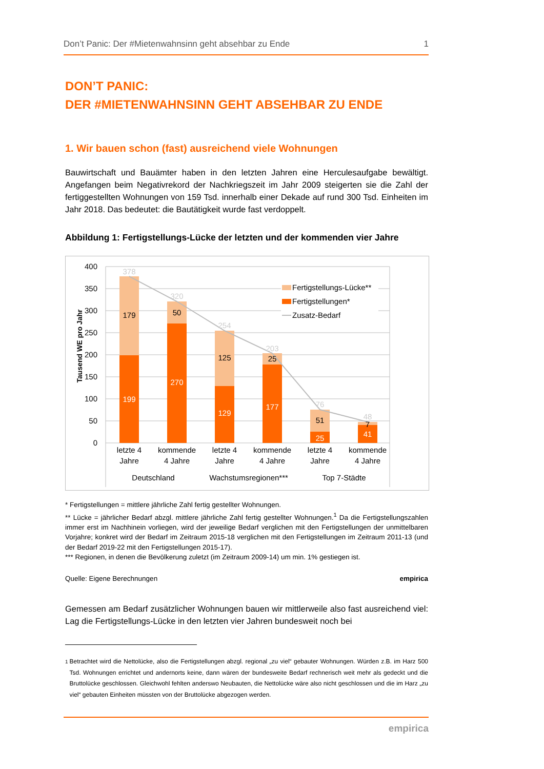Don’t Panic: Der #Mietenwahnsinn geht absehbar zu Ende 1
DON’T PANIC:
DER #MIETENWAHNSINN GEHT ABSEHBAR ZU ENDE
1. Wir bauen schon (fast) ausreichend viele Wohnungen
Bauwirtschaft und Bauämter haben in den letzten Jahren eine Herculesaufgabe bewältigt. Angefangen beim Negativrekord der Nachkriegszeit im Jahr 2009 steigerten sie die Zahl der fertiggestellten Wohnungen von 159 Tsd. innerhalb einer Dekade auf rund 300 Tsd. Einheiten im Jahr 2018. Das bedeutet: die Bautätigkeit wurde fast verdoppelt.
Abbildung 1: Fertigstellungs-Lücke der letzten und der kommenden vier Jahre
400
350
300
250
200
150
100
50
0
Tausend WE pro Jahr
378
179
199
320
50
270
254
125
129
203
25
177
76
51
25
48
7
41
letzte 4
Jahre
kommende
4 Jahre
letzte 4
Jahre
kommende
4 Jahre
letzte 4
Jahre
kommende
4 Jahre
Deutschland
Wachstumsregionen***
Top 7-Städte
Fertigstellungs-Lücke**
Fertigstellungen*
Zusatz-Bedarf
* Fertigstellungen = mittlere jährliche Zahl fertig gestellter Wohnungen.
** Lücke = jährlicher Bedarf abzgl. mittlere jährliche Zahl fertig gestellter Wohnungen.<sup>1</sup> Da die Fertigstellungszahlen immer erst im Nachhinein vorliegen, wird der jeweilige Bedarf verglichen mit den Fertigstellungen der unmittelbaren Vorjahre; konkret wird der Bedarf im Zeitraum 2015-18 verglichen mit den Fertigstellungen im Zeitraum 2011-13 (und der Bedarf 2019-22 mit den Fertigstellungen 2015-17).
*** Regionen, in denen die Bevölkerung zuletzt (im Zeitraum 2009-14) um min. 1% gestiegen ist.
Quelle: Eigene Berechnungen empirica
Gemessen am Bedarf zusätzlicher Wohnungen bauen wir mittlerweile also fast ausreichend viel: Lag die Fertigstellungs-Lücke in den letzten vier Jahren bundesweit noch bei
<sup>1</sup>
Betrachtet wird die Nettolücke, also die Fertigstellungen abzgl. regional „zu viel“ gebauter Wohnungen. Würden z.B. im Harz 500 Tsd. Wohnungen errichtet und andernorts keine, dann wären der bundesweite Bedarf rechnerisch weit mehr als gedeckt und die Bruttolücke geschlossen. Gleichwohl fehlten anderswo Neubauten, die Nettolücke wäre also nicht geschlossen und die im Harz „zu viel“ gebauten Einheiten müssten von der Bruttolücke abgezogen werden.
empirica